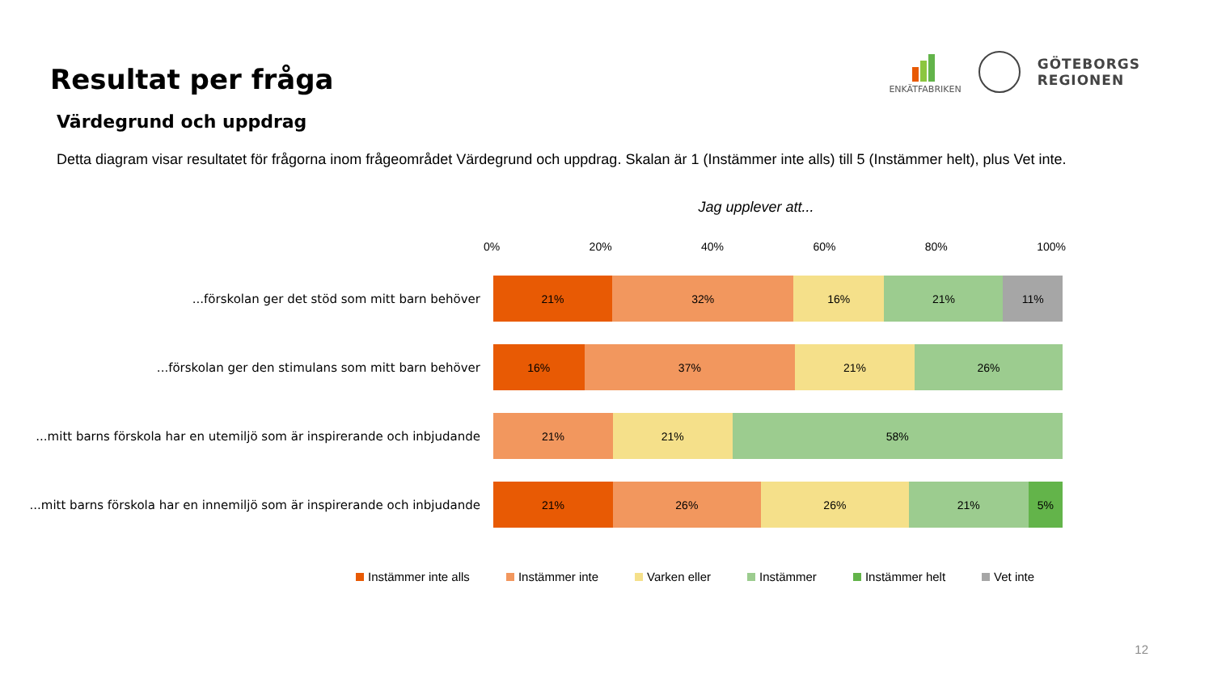Resultat per fråga
ENKÄTFABRIKEN
GÖTEBORGS
REGIONEN
Värdegrund och uppdrag
Detta diagram visar resultatet för frågorna inom frågeområdet Värdegrund och uppdrag. Skalan är 1 (Instämmer inte alls) till 5 (Instämmer helt), plus Vet inte.
Jag upplever att...
0% 20% 40% 60% 80% 100%
...förskolan ger det stöd som mitt barn behöver
21% 32% 16% 21% 11%
...förskolan ger den stimulans som mitt barn behöver
16% 37% 21% 26%
...mitt barns förskola har en utemiljö som är inspirerande och inbjudande
21% 21% 58%
...mitt barns förskola har en innemiljö som är inspirerande och inbjudande
21% 26% 26% 21% 5%
Instämmer inte alls Instämmer inte Varken eller Instämmer Instämmer helt Vet inte
12